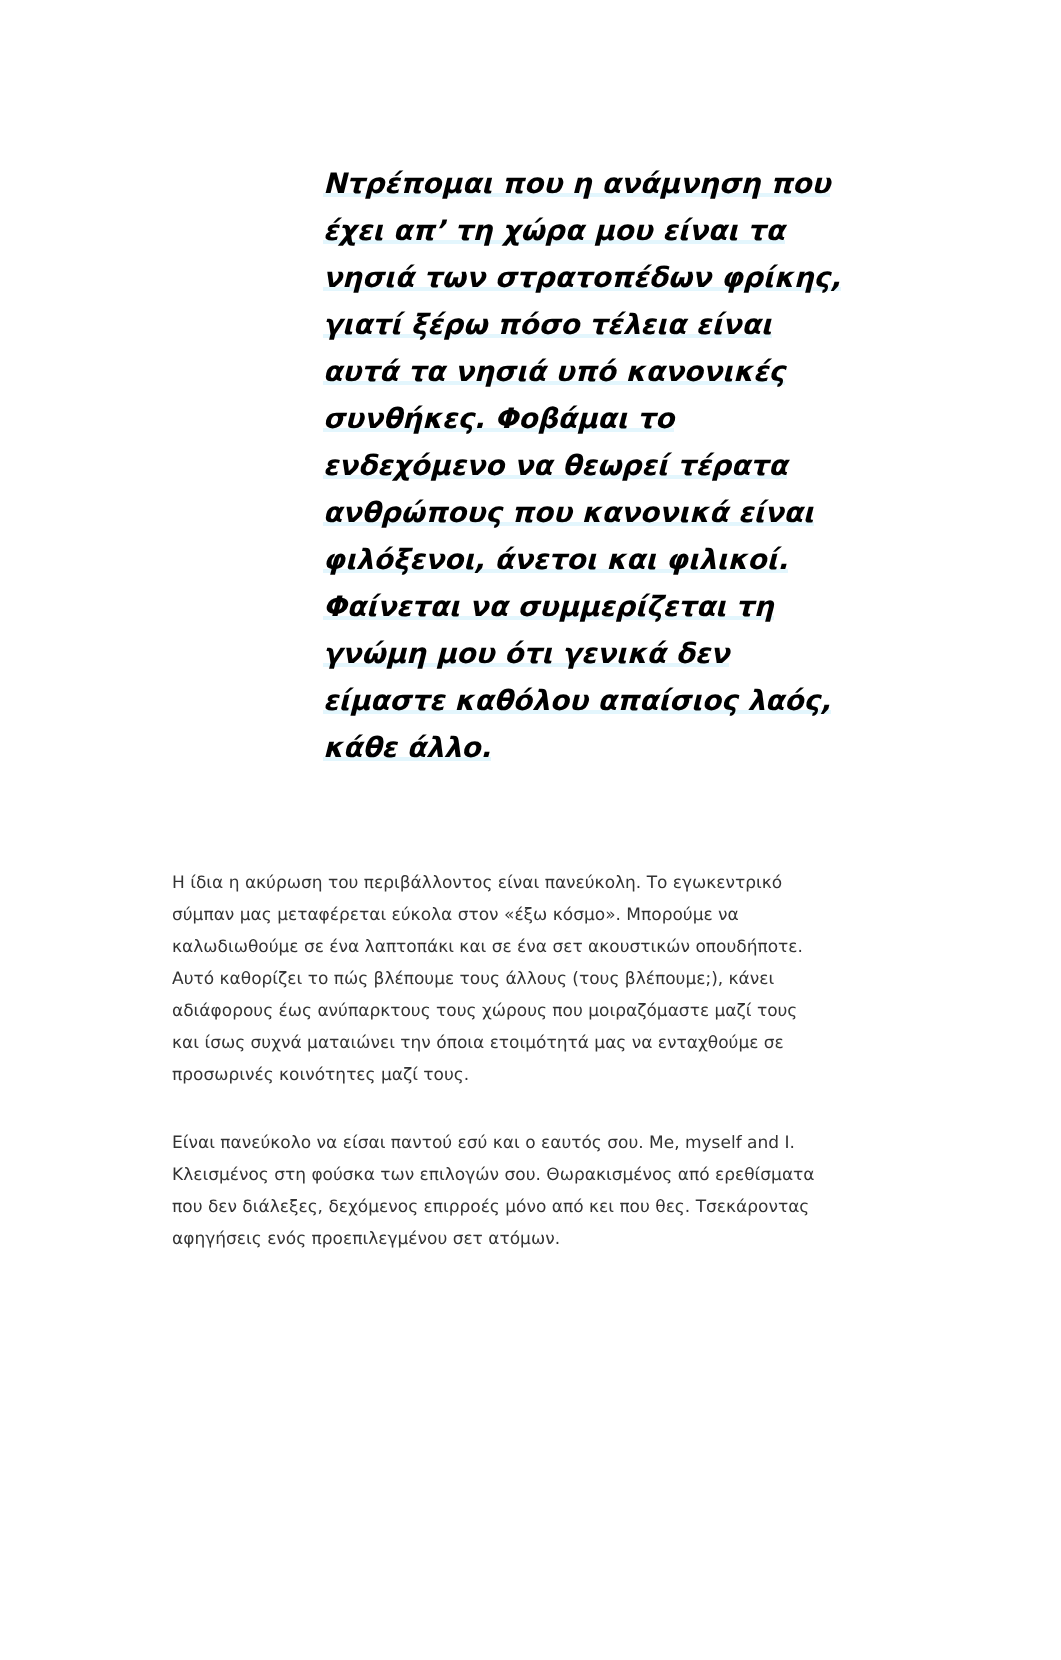Ντρέπομαι που η ανάμνηση που έχει απ’ τη χώρα μου είναι τα νησιά των στρατοπέδων φρίκης, γιατί ξέρω πόσο τέλεια είναι αυτά τα νησιά υπό κανονικές συνθήκες. Φοβάμαι το ενδεχόμενο να θεωρεί τέρατα ανθρώπους που κανονικά είναι φιλόξενοι, άνετοι και φιλικοί. Φαίνεται να συμμερίζεται τη γνώμη μου ότι γενικά δεν είμαστε καθόλου απαίσιος λαός, κάθε άλλο.
Η ίδια η ακύρωση του περιβάλλοντος είναι πανεύκολη. Το εγωκεντρικό σύμπαν μας μεταφέρεται εύκολα στον «έξω κόσμο». Μπορούμε να καλωδιωθούμε σε ένα λαπτοπάκι και σε ένα σετ ακουστικών οπουδήποτε. Αυτό καθορίζει το πώς βλέπουμε τους άλλους (τους βλέπουμε;), κάνει αδιάφορους έως ανύπαρκτους τους χώρους που μοιραζόμαστε μαζί τους και ίσως συχνά ματαιώνει την όποια ετοιμότητά μας να ενταχθούμε σε προσωρινές κοινότητες μαζί τους.
Είναι πανεύκολο να είσαι παντού εσύ και ο εαυτός σου. Me, myself and I. Κλεισμένος στη φούσκα των επιλογών σου. Θωρακισμένος από ερεθίσματα που δεν διάλεξες, δεχόμενος επιρροές μόνο από κει που θες. Τσεκάροντας αφηγήσεις ενός προεπιλεγμένου σετ ατόμων.